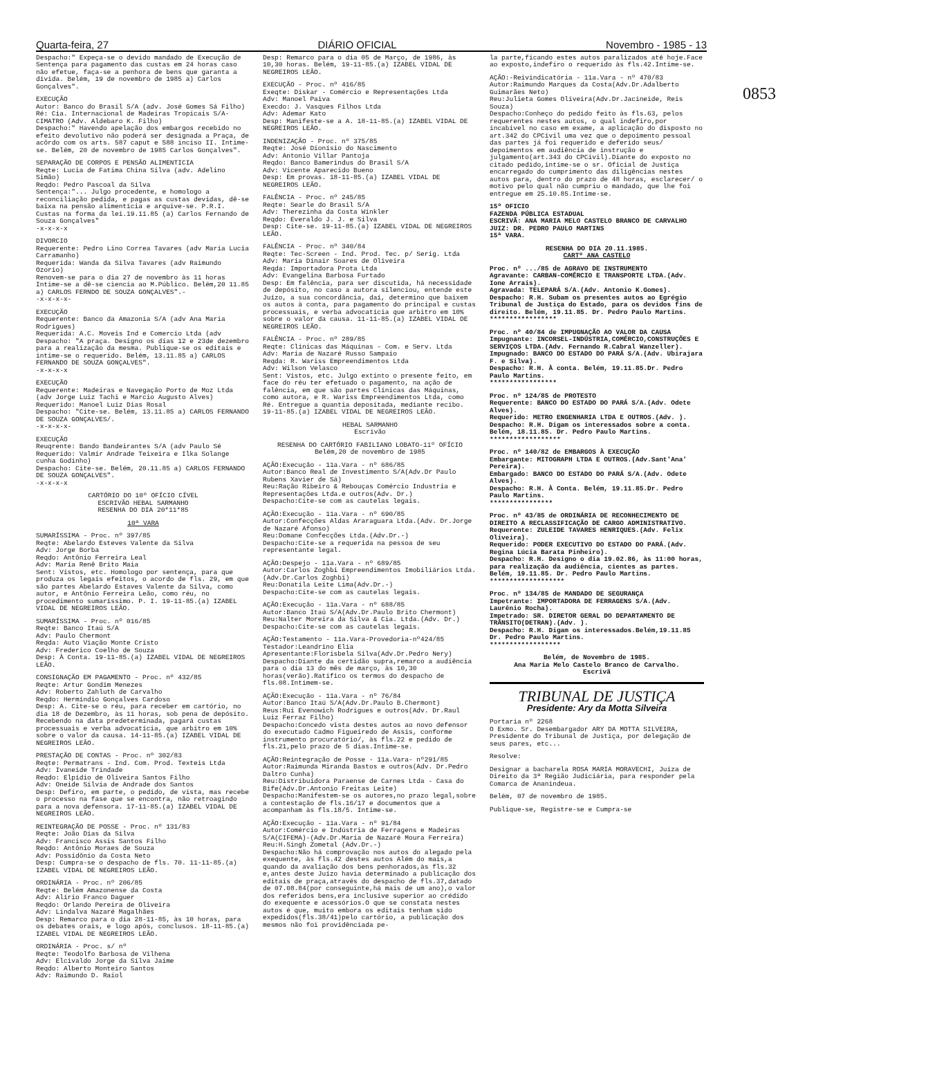Quarta-feira, 27 DIÁRIO OFICIAL Novembro - 1985 - 13
0853
Despacho:" Expeça-se o devido mandado de Execução de Sentença para pagamento das custas em 24 horas caso não efetue, faça-se a penhora de bens que garanta a dívida. Belém, 19 de novembro de 1985 a) Carlos Gonçalves".
EXECUÇÃO
Autor: Banco do Brasil S/A (adv. José Gomes Sá Filho)
Ré: Cia. Internacional de Madeiras Tropicais S/A-CIMATRO (Adv. Aldebaro K. Filho)
Despacho:" Havendo apelação dos embargos recebido no efeito devolutivo não poderá ser designada a Praça, de acôrdo com os arts. 587 caput e 588 inciso II. Intime-se. Belém, 20 de novembro de 1985 Carlos Gonçalves".
SEPARAÇÃO DE CORPOS E PENSÃO ALIMENTICIA
Reqte: Lucia de Fatima China Silva (adv. Adelino Simão)
Reqdo: Pedro Pascoal da Silva
Sentença:"... Julgo procedente, e homologo a reconciliação pedida, e pagas as custas devidas, dê-se baixa na pensão alimentícia e arquive-se. P.R.I. Custas na forma da lei.19.11.85 (a) Carlos Fernando de Souza Gonçalves"
-x-x-x-x
DIVORCIO
Requerente: Pedro Lino Correa Tavares (adv Maria Lucia Carramanho)
Requerida: Wanda da Silva Tavares (adv Raimundo Ozorio)
Renovem-se para o dia 27 de novembro às 11 horas Intime-se a dê-se ciencia ao M.Público. Belém,20 11.85 a) CARLOS FERNDO DE SOUZA GONÇALVES".-
-x-x-x-x-
EXECUÇÃO
Requerente: Banco da Amazonia S/A (adv Ana Maria Rodrigues)
Requerida: A.C. Moveis Ind e Comercio Ltda (adv
Despacho: "A praça. Designo os dias 12 e 23de dezembro para a realização da mesma. Publique-se os editais e intime-se o requerido. Belém, 13.11.85 a) CARLOS FERNANDO DE SOUZA GONÇALVES".
-x-x-x-x
EXECUÇÃO
Requerente: Madeiras e Navegação Porto de Moz Ltda (adv Jorge Luiz Tachi e Marcio Augusto Alves)
Requerido: Manoel Luiz Dias Rosal
Despacho: "Cite-se. Belém, 13.11.85 a) CARLOS FERNANDO DE SOUZA GONÇALVES/.
-x-x-x-x-
EXECUÇÃO
Reuqrente: Bando Bandeirantes S/A (adv Paulo Sé
Requerido: Valmir Andrade Teixeira e Ilka Solange cunha Godinho)
Despacho: Cite-se. Belém, 20.11.85 a) CARLOS FERNANDO DE SOUZA GONÇALVES".
-x-x-x-x
CARTÓRIO DO 10º OFÍCIO CÍVEL
ESCRIVÃO HEBAL SARMANHO
RESENHA DO DIA 20*11*85
10ª VARA
SUMARÍSSIMA - Proc. nº 397/85
Reqte: Abelardo Esteves Valente da Silva
Adv: Jorge Borba
Reqdo: Antônio Ferreira Leal
Adv: Maria Renê Brito Maia
Sent: Vistos, etc. Homologo por sentença, para que produza os legais efeitos, o acordo de fls. 29, em que são partes Abelardo Estaves Valente da Silva, como autor, e Antônio Ferreira Leão, como réu, no procedimento sumaríssimo. P. I. 19-11-85.(a) IZABEL VIDAL DE NEGREIROS LEÃO.
SUMARÍSSIMA - Proc. nº 016/85
Reqte: Banco Itaú S/A
Adv: Paulo Chermont
Reqda: Auto Viação Monte Cristo
Adv: Frederico Coelho de Souza
Desp: À Conta. 19-11-85.(a) IZABEL VIDAL DE NEGREIROS LEÃO.
CONSIGNAÇÃO EM PAGAMENTO - Proc. nº 432/85
Reqte: Artur Gondim Menezes
Adv: Roberto Zahluth de Carvalho
Reqdo: Hermíndio Gonçalves Cardoso
Desp: A. Cite-se o réu, para receber em cartório, no dia 18 de Dezembro, às 11 horas, sob pena de depósito. Recebendo na data predeterminada, pagará custas processuais e verba advocatícia, que arbitro em 10% sobre o valor da causa. 14-11-85.(a) IZABEL VIDAL DE NEGREIROS LEÃO.
PRESTAÇÃO DE CONTAS - Proc. nº 302/83
Reqte: Permatrans - Ind. Com. Prod. Texteis Ltda
Adv: Ivaneide Trindade
Reqdo: Elpídio de Oliveira Santos Filho
Adv: Oneide Silvia de Andrade dos Santos
Desp: Defiro, em parte, o pedido, de vista, mas recebe o processo na fase que se encontra, não retroagindo para a nova defensora. 17-11-85.(a) IZABEL VIDAL DE NEGREIROS LEÃO.
REINTEGRAÇÃO DE POSSE - Proc. nº 131/83
Reqte: João Dias da Silva
Adv: Francisco Assis Santos Filho
Reqdo: Antônio Moraes de Souza
Adv: Possidônio da Costa Neto
Desp: Cumpra-se o despacho de fls. 70. 11-11-85.(a) IZABEL VIDAL DE NEGREIROS LEÃO.
ORDINÁRIA - Proc. nº 206/85
Reqte: Belém Amazonense da Costa
Adv: Alírio Franco Daguer
Reqdo: Orlando Pereira de Oliveira
Adv: Lindalva Nazaré Magalhães
Desp: Remarco para o dia 28-11-85, às 10 horas, para os debates orais, e logo após, conclusos. 18-11-85.(a) IZABEL VIDAL DE NEGREIROS LEÃO.
ORDINÁRIA - Proc. s/ nº
Reqte: Teodolfo Barbosa de Vilhena
Adv: Elcivaldo Jorge da Silva Jaime
Reqdo: Alberto Monteiro Santos
Adv: Raimundo D. Raiol
Desp: Remarco para o dia 05 de Março, de 1986, às 10,30 horas. Belém, 19-11-85.(a) IZABEL VIDAL DE NEGREIROS LEÃO.
EXECUÇÃO - Proc. nº 416/85
Exeqte: Diskar - Comércio e Representações Ltda
Adv: Manoel Paiva
Execdo: J. Vasques Filhos Ltda
Adv: Ademar Kato
Desp: Manifeste-se a A. 18-11-85.(a) IZABEL VIDAL DE NEGREIROS LEÃO.
INDENIZAÇÃO - Proc. nº 375/85
Reqte: José Dionísio do Nascimento
Adv: Antonio Villar Pantoja
Reqdo: Banco Bamerindus do Brasil S/A
Adv: Vicente Aparecido Bueno
Desp: Em provas. 18-11-85.(a) IZABEL VIDAL DE NEGREIROS LEÃO.
FALÊNCIA - Proc. nº 245/85
Reqte: Searle do Brasil S/A
Adv: Therezinha da Costa Winkler
Reqdo: Everaldo J. J. e Silva
Desp: Cite-se. 19-11-85.(a) IZABEL VIDAL DE NEGREIROS LEÃO.
FALÊNCIA - Proc. nº 340/84
Reqte: Tec-Screen - Ind. Prod. Tec. p/ Serig. Ltda
Adv: Maria Dinair Soares de Oliveira
Reqda: Importadora Prota Ltda
Adv: Evangelina Barbosa Furtado
Desp: Em falência, para ser discutida, há necessidade de depósito, no caso a autora silenciou, entende este Juízo, a sua concordância, daí, determino que baixem os autos à conta, para pagamento do principal e custas processuais, e verba advocatícia que arbitro em 10% sobre o valor da causa. 11-11-85.(a) IZABEL VIDAL DE NEGREIROS LEÃO.
FALÊNCIA - Proc. nº 289/85
Reqte: Clínicas das Máquinas - Com. e Serv. Ltda
Adv: Maria de Nazaré Russo Sampaio
Reqda: R. Wariss Empreendimentos Ltda
Adv: Wilson Velasco
Sent: Vistos, etc. Julgo extinto o presente feito, em face do réu ter efetuado o pagamento, na ação de falência, em que são partes Clínicas das Máquinas, como autora, e R. Wariss Empreendimentos Ltda, como Ré. Entregue a quantia depositada, mediante recibo. 19-11-85.(a) IZABEL VIDAL DE NEGREIROS LEÃO.
HEBAL SARMANHO
Escrivão
RESENHA DO CARTÓRIO FABILIANO LOBATO-11º OFÍCIO
Belém,20 de novembro de 1985
AÇÃO:Execução - 11a.Vara - nº 686/85
Autor:Banco Real de Investimento S/A(Adv.Dr Paulo Rubens Xavier de Sá)
Reu:Ração Ribeiro & Rebouças Comércio Industria e Representações Ltda.e outros(Adv. Dr.)
Despacho:Cite-se com as cautelas legais.
AÇÃO:Execução - 11a.Vara - nº 690/85
Autor:Confecções Aldas Araraguara Ltda.(Adv. Dr.Jorge de Nazaré Afonso)
Reu:Domane Confecções Ltda.(Adv.Dr.-)
Despacho:Cite-se a requerida na pessoa de seu representante legal.
AÇÃO:Despejo - 11a.Vara - nº 689/85
Autor:Carlos Zoghbi Empreendimentos Imobiliários Ltda.(Adv.Dr.Carlos Zoghbi)
Reu:Donatila Leite Lima(Adv.Dr.-)
Despacho:Cite-se com as cautelas legais.
AÇÃO:Execução - 11a.Vara - nº 688/85
Autor:Banco Itaú S/A(Adv.Dr.Paulo Brito Chermont)
Reu:Nalter Moreira da Silva & Cia. Ltda.(Adv. Dr.)
Despacho:Cite-se com as cautelas legais.
AÇÃO:Testamento - 11a.Vara-Provedoria-nº424/85
Testador:Leandrino Elia
Apresentante:Florisbela Silva(Adv.Dr.Pedro Nery)
Despacho:Diante da certidão supra,remarco a audiência para o dia 13 do mês de março, às 10,30 horas(verão).Ratifico os termos do despacho de fls.08.Intimem-se.
AÇÃO:Execução - 11a.Vara - nº 76/84
Autor:Banco Itaú S/A(Adv.Dr.Paulo B.Chermont)
Reus:Rui Evenowich Rodrigues e outros(Adv. Dr.Raul Luiz Ferraz Filho)
Despacho:Concedo vista destes autos ao novo defensor do executado Cadmo Figueiredo de Assis, conforme instrumento procuratório/, às fls.22 e pedido de fls.21,pelo prazo de 5 dias.Intime-se.
AÇÃO:Reintegração de Posse - 11a.Vara- nº291/85
Autor:Raimunda Miranda Bastos e outros(Adv. Dr.Pedro Daltro Cunha)
Reu:Distribuidora Paraense de Carnes Ltda - Casa do Bife(Adv.Dr.Antonio Freitas Leite)
Despacho:Manifestem-se os autores,no prazo legal,sobre a contestação de fls.16/17 e documentos que a acompanham às fls.18/5. Intime-se.
AÇÃO:Execução - 11a.Vara - nº 91/84
Autor:Comércio e Indústria de Ferragens e Madeiras S/A(CIFEMA)-(Adv.Dr.Maria de Nazaré Moura Ferreira)
Reu:H.Singh Zometal (Adv.Dr.-)
Despacho:Não há comprovação nos autos do alegado pela exequente, às fls.42 destes autos Além do mais,a quando da avaliação dos bens penhorados,às fls.32 e,antes deste Juízo havia determinado a publicação dos editais de praça,através do despacho de fls.37,datado de 07.08.84(por conseguinte,há mais de um ano),o valor dos referidos bens,era inclusive superior ao crédido do exequente e acessórios.O que se constata nestes autos é que, muito embora os editais tenham sido expedidos(fls.38/41)pelo cartório, a publicação dos mesmos não foi providênciada pe-
la parte,ficando estes autos paralizados até hoje.Face ao exposto,indefiro o requerido às fls.42.Intime-se.
AÇÃO:-Reivindicatória - 11a.Vara - nº 470/83
Autor:Raimundo Marques da Costa(Adv.Dr.Adalberto Guimarães Neto)
Reu:Julieta Gomes Oliveira(Adv.Dr.Jacineide, Reis Souza)
Despacho:Conheço do pedido feito às fls.63, pelos requerentes nestes autos, o qual indefiro,por incabivel no caso em exame, a aplicação do disposto no art.342 do CPCivil uma vez que o depoimento pessoal das partes já foi requerido e deferido seus/ depoimentos em audiência de instrução e julgamento(art.343 do CPCivil).Diante do exposto no citado pedido,intime-se o sr. Oficial de Justiça encarregado do cumprimento das diligências nestes autos para, dentro do prazo de 48 horas, esclarecer/ o motivo pelo qual não cumpriu o mandado, que lhe foi entregue em 25.10.85.Intime-se.
15º OFICIO
FAZENDA PÚBLICA ESTADUAL
ESCRIVÃ: ANA MARIA MELO CASTELO BRANCO DE CARVALHO
JUIZ: DR. PEDRO PAULO MARTINS
15ª VARA.
RESENHA DO DIA 20.11.1985.
CARTº ANA CASTELO
Proc. nº .../85 de AGRAVO DE INSTRUMENTO
Agravante: CARBAN-COMÉRCIO E TRANSPORTE LTDA.(Adv. Ione Arrais).
Agravada: TELEPARÁ S/A.(Adv. Antonio K.Gomes).
Despacho: R.H. Subam os presentes autos ao Egrégio Tribunal de Justiça do Estado, para os devidos fins de direito. Belém, 19.11.85. Dr. Pedro Paulo Martins.
*****************
Proc. nº 40/84 de IMPUGNAÇÃO AO VALOR DA CAUSA
Impugnante: INCORSEL-INDÚSTRIA,COMÉRCIO,CONSTRUÇÕES E SERVIÇOS LTDA.(Adv. Fernando R.Cabral Wanzeller).
Impugnado: BANCO DO ESTADO DO PARÁ S/A.(Adv. Ubirajara F. e Silva).
Despacho: R.H. À conta. Belém, 19.11.85.Dr. Pedro Paulo Martins.
*****************
Proc. nº 124/85 de PROTESTO
Requerente: BANCO DO ESTADO DO PARÁ S/A.(Adv. Odete Alves).
Requerido: METRO ENGENHARIA LTDA E OUTROS.(Adv. ).
Despacho: R.H. Digam os interessados sobre a conta. Belém, 18.11.85. Dr. Pedro Paulo Martins.
******************
Proc. nº 140/82 de EMBARGOS À EXECUÇÃO
Embargante: MITOGRAPH LTDA E OUTROS.(Adv.Sant'Ana' Pereira).
Embargado: BANCO DO ESTADO DO PARÁ S/A.(Adv. Odete Alves).
Despacho: R.H. À Conta. Belém, 19.11.85.Dr. Pedro Paulo Martins.
****************
Proc. nº 43/85 de ORDINÁRIA DE RECONHECIMENTO DE DIREITO A RECLASSIFICAÇÃO DE CARGO ADMINISTRATIVO.
Requerente: ZULEIDE TAVARES HENRIQUES.(Adv. Felix Oliveira).
Requerido: PODER EXECUTIVO DO ESTADO DO PARÁ.(Adv. Regina Lúcia Barata Pinheiro).
Despacho: R.H. Designo o dia 19.02.86, às 11:00 horas, para realização da audiência, cientes as partes. Belém, 19.11.85. Dr. Pedro Paulo Martins.
*******************
Proc. nº 134/85 de MANDADO DE SEGURANÇA
Impetrante: IMPORTADORA DE FERRAGENS S/A.(Adv. Laurênio Rocha).
Impetrado: SR. DIRETOR GERAL DO DEPARTAMENTO DE TRÂNSITO(DETRAN).(Adv. ).
Despacho: R.H. Digam os interessados.Belém,19.11.85 Dr. Pedro Paulo Martins.
******************
Belém, de Novembro de 1985.
Ana Maria Melo Castelo Branco de Carvalho.
Escrivã
TRIBUNAL DE JUSTIÇA
Presidente: Ary da Motta Silveira
Portaria nº 2268
O Exmo. Sr. Desembargador ARY DA MOTTA SILVEIRA, Presidente do Tribunal de Justiça, por delegação de seus pares, etc...
Resolve:
Designar a bacharela ROSA MARIA MORAVECHI, Juíza de Direito da 3ª Região Judiciária, para responder pela Comarca de Ananindeua.
Belém, 07 de novembro de 1985.
Publique-se, Registre-se e Cumpra-se